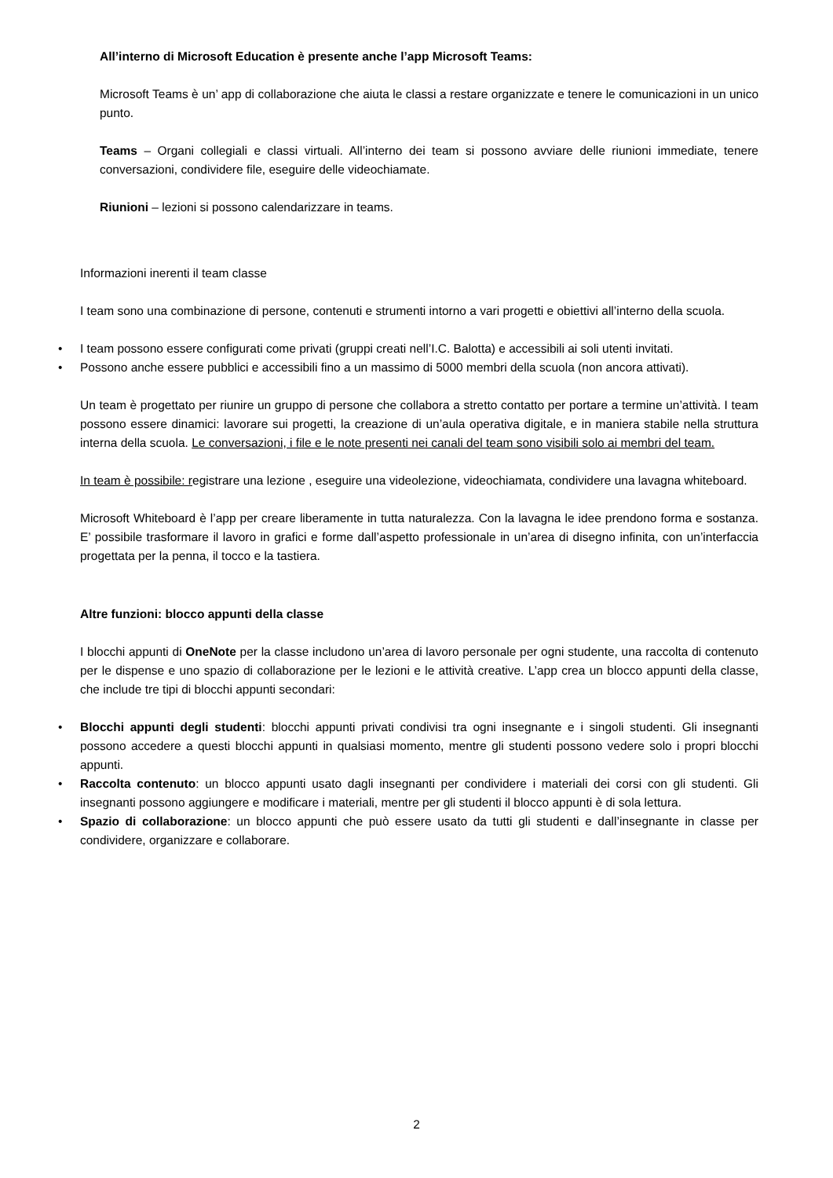All’interno di Microsoft Education è presente anche l’app Microsoft Teams:
Microsoft Teams è un’ app di collaborazione che aiuta le classi a restare organizzate e tenere le comunicazioni in un unico punto.
Teams – Organi collegiali e classi virtuali. All’interno dei team si possono avviare delle riunioni immediate, tenere conversazioni, condividere file, eseguire delle videochiamate.
Riunioni – lezioni si possono calendarizzare in teams.
Informazioni inerenti il team classe
I team sono una combinazione di persone, contenuti e strumenti intorno a vari progetti e obiettivi all’interno della scuola.
• I team possono essere configurati come privati (gruppi creati nell’I.C. Balotta) e accessibili ai soli utenti invitati.
• Possono anche essere pubblici e accessibili fino a un massimo di 5000 membri della scuola (non ancora attivati).
Un team è progettato per riunire un gruppo di persone che collabora a stretto contatto per portare a termine un’attività. I team possono essere dinamici: lavorare sui progetti, la creazione di un’aula operativa digitale, e in maniera stabile nella struttura interna della scuola. Le conversazioni, i file e le note presenti nei canali del team sono visibili solo ai membri del team.
In team è possibile: registrare una lezione , eseguire una videolezione, videochiamata, condividere una lavagna whiteboard.
Microsoft Whiteboard è l’app per creare liberamente in tutta naturalezza. Con la lavagna le idee prendono forma e sostanza. E’ possibile trasformare il lavoro in grafici e forme dall’aspetto professionale in un’area di disegno infinita, con un’interfaccia progettata per la penna, il tocco e la tastiera.
Altre funzioni: blocco appunti della classe
I blocchi appunti di OneNote per la classe includono un’area di lavoro personale per ogni studente, una raccolta di contenuto per le dispense e uno spazio di collaborazione per le lezioni e le attività creative. L’app crea un blocco appunti della classe, che include tre tipi di blocchi appunti secondari:
• Blocchi appunti degli studenti: blocchi appunti privati condivisi tra ogni insegnante e i singoli studenti. Gli insegnanti possono accedere a questi blocchi appunti in qualsiasi momento, mentre gli studenti possono vedere solo i propri blocchi appunti.
• Raccolta contenuto: un blocco appunti usato dagli insegnanti per condividere i materiali dei corsi con gli studenti. Gli insegnanti possono aggiungere e modificare i materiali, mentre per gli studenti il blocco appunti è di sola lettura.
• Spazio di collaborazione: un blocco appunti che può essere usato da tutti gli studenti e dall’insegnante in classe per condividere, organizzare e collaborare.
2